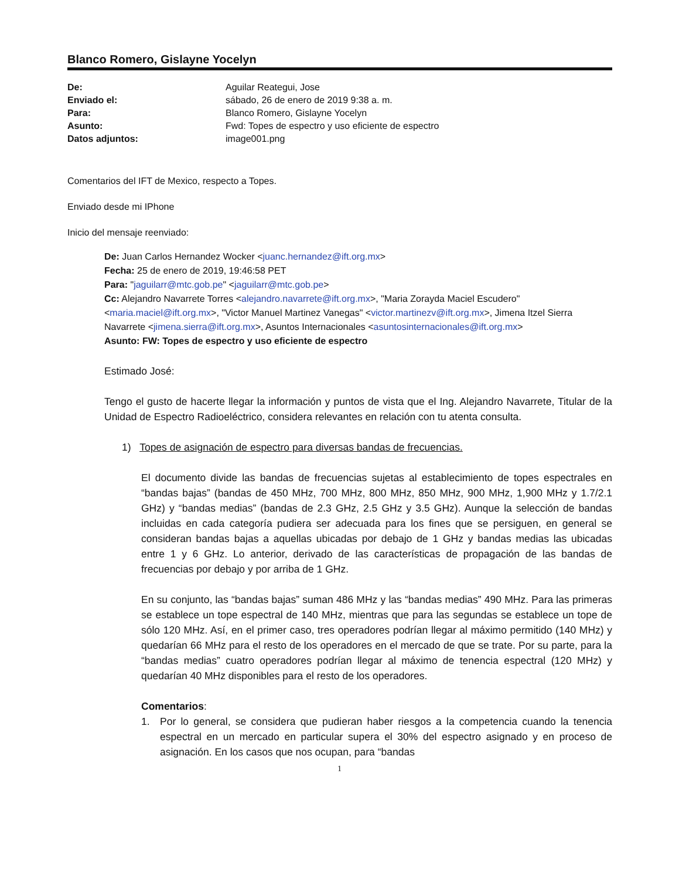Blanco Romero, Gislayne Yocelyn
| De: | Aguilar Reategui, Jose |
| Enviado el: | sábado, 26 de enero de 2019 9:38 a. m. |
| Para: | Blanco Romero, Gislayne Yocelyn |
| Asunto: | Fwd: Topes de espectro y uso eficiente de espectro |
| Datos adjuntos: | image001.png |
Comentarios del IFT de Mexico, respecto a Topes.
Enviado desde mi IPhone
Inicio del mensaje reenviado:
De: Juan Carlos Hernandez Wocker <juanc.hernandez@ift.org.mx>
Fecha: 25 de enero de 2019, 19:46:58 PET
Para: "jaguilarr@mtc.gob.pe" <jaguilarr@mtc.gob.pe>
Cc: Alejandro Navarrete Torres <alejandro.navarrete@ift.org.mx>, "Maria Zorayda Maciel Escudero" <maria.maciel@ift.org.mx>, "Victor Manuel Martinez Vanegas" <victor.martinezv@ift.org.mx>, Jimena Itzel Sierra Navarrete <jimena.sierra@ift.org.mx>, Asuntos Internacionales <asuntosinternacionales@ift.org.mx>
Asunto: FW: Topes de espectro y uso eficiente de espectro
Estimado José:
Tengo el gusto de hacerte llegar la información y puntos de vista que el Ing. Alejandro Navarrete, Titular de la Unidad de Espectro Radioeléctrico, considera relevantes en relación con tu atenta consulta.
1) Topes de asignación de espectro para diversas bandas de frecuencias.
El documento divide las bandas de frecuencias sujetas al establecimiento de topes espectrales en “bandas bajas” (bandas de 450 MHz, 700 MHz, 800 MHz, 850 MHz, 900 MHz, 1,900 MHz y 1.7/2.1 GHz) y “bandas medias” (bandas de 2.3 GHz, 2.5 GHz y 3.5 GHz). Aunque la selección de bandas incluidas en cada categoría pudiera ser adecuada para los fines que se persiguen, en general se consideran bandas bajas a aquellas ubicadas por debajo de 1 GHz y bandas medias las ubicadas entre 1 y 6 GHz. Lo anterior, derivado de las características de propagación de las bandas de frecuencias por debajo y por arriba de 1 GHz.
En su conjunto, las “bandas bajas” suman 486 MHz y las “bandas medias” 490 MHz. Para las primeras se establece un tope espectral de 140 MHz, mientras que para las segundas se establece un tope de sólo 120 MHz. Así, en el primer caso, tres operadores podrían llegar al máximo permitido (140 MHz) y quedarían 66 MHz para el resto de los operadores en el mercado de que se trate. Por su parte, para la “bandas medias” cuatro operadores podrían llegar al máximo de tenencia espectral (120 MHz) y quedarían 40 MHz disponibles para el resto de los operadores.
Comentarios:
1. Por lo general, se considera que pudieran haber riesgos a la competencia cuando la tenencia espectral en un mercado en particular supera el 30% del espectro asignado y en proceso de asignación. En los casos que nos ocupan, para “bandas
1